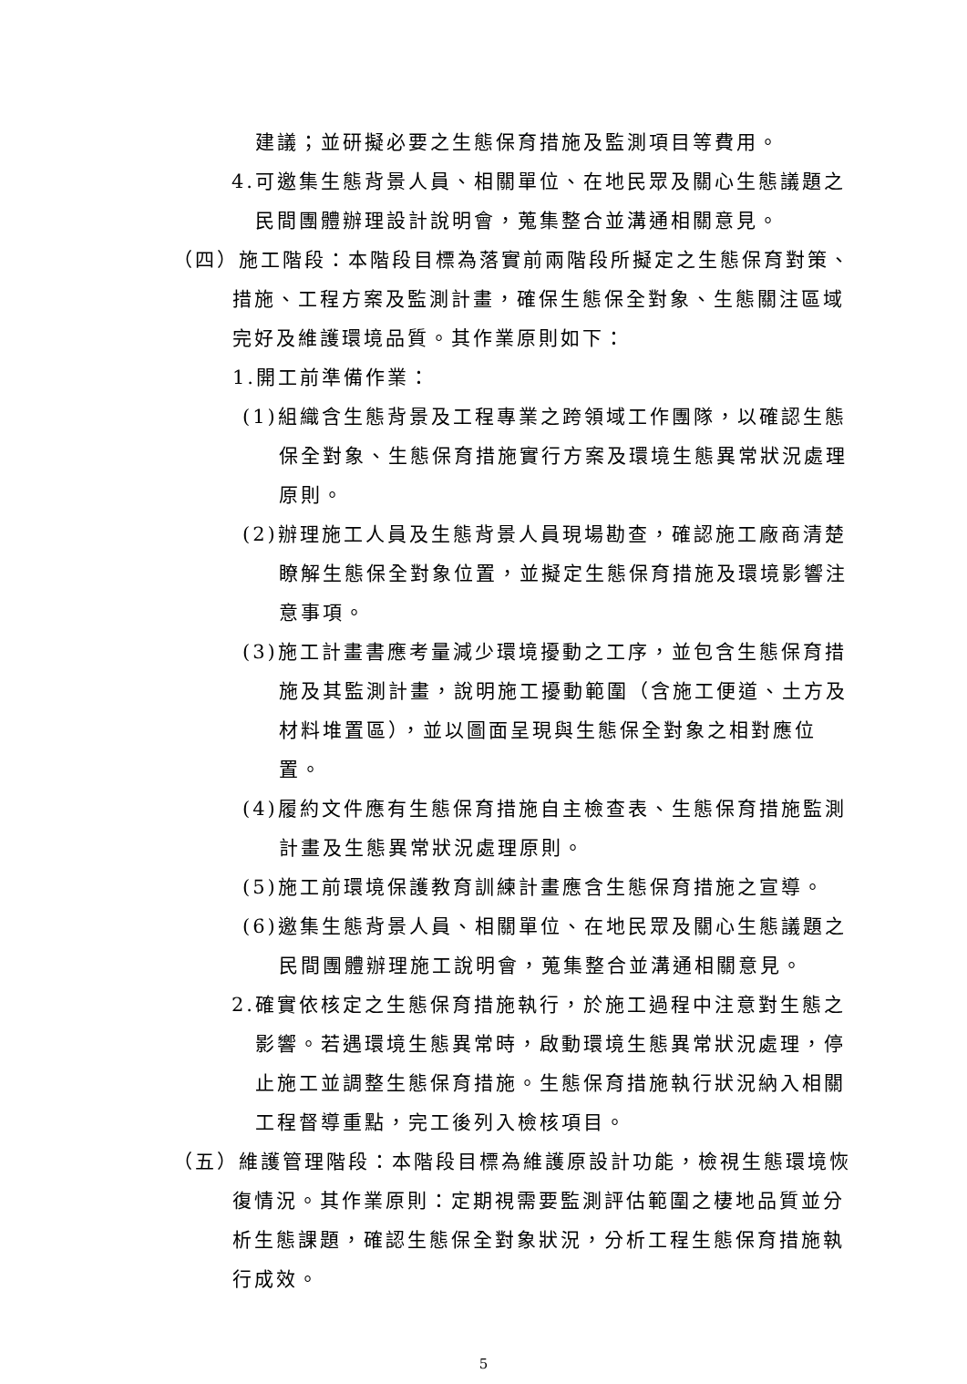建議；並研擬必要之生態保育措施及監測項目等費用。
4.可邀集生態背景人員、相關單位、在地民眾及關心生態議題之民間團體辦理設計說明會，蒐集整合並溝通相關意見。
（四）施工階段：本階段目標為落實前兩階段所擬定之生態保育對策、措施、工程方案及監測計畫，確保生態保全對象、生態關注區域完好及維護環境品質。其作業原則如下：
1.開工前準備作業：
(1)組織含生態背景及工程專業之跨領域工作團隊，以確認生態保全對象、生態保育措施實行方案及環境生態異常狀況處理原則。
(2)辦理施工人員及生態背景人員現場勘查，確認施工廠商清楚瞭解生態保全對象位置，並擬定生態保育措施及環境影響注意事項。
(3)施工計畫書應考量減少環境擾動之工序，並包含生態保育措施及其監測計畫，說明施工擾動範圍（含施工便道、土方及材料堆置區），並以圖面呈現與生態保全對象之相對應位置。
(4)履約文件應有生態保育措施自主檢查表、生態保育措施監測計畫及生態異常狀況處理原則。
(5)施工前環境保護教育訓練計畫應含生態保育措施之宣導。
(6)邀集生態背景人員、相關單位、在地民眾及關心生態議題之民間團體辦理施工說明會，蒐集整合並溝通相關意見。
2.確實依核定之生態保育措施執行，於施工過程中注意對生態之影響。若遇環境生態異常時，啟動環境生態異常狀況處理，停止施工並調整生態保育措施。生態保育措施執行狀況納入相關工程督導重點，完工後列入檢核項目。
（五）維護管理階段：本階段目標為維護原設計功能，檢視生態環境恢復情況。其作業原則：定期視需要監測評估範圍之棲地品質並分析生態課題，確認生態保全對象狀況，分析工程生態保育措施執行成效。
5